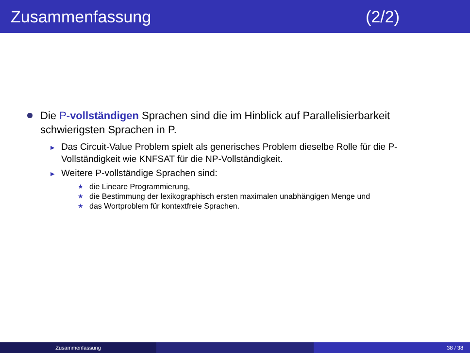Zusammenfassung (2/2)
Die P-vollständigen Sprachen sind die im Hinblick auf Parallelisierbarkeit schwierigsten Sprachen in P.
▶
Das Circuit-Value Problem spielt als generisches Problem dieselbe Rolle für die P-Vollständigkeit wie KNFSAT für die NP-Vollständigkeit.
▶
Weitere P-vollständige Sprachen sind:
★
die Lineare Programmierung,
★
die Bestimmung der lexikographisch ersten maximalen unabhängigen Menge und
★
das Wortproblem für kontextfreie Sprachen.
Zusammenfassung 38 / 38